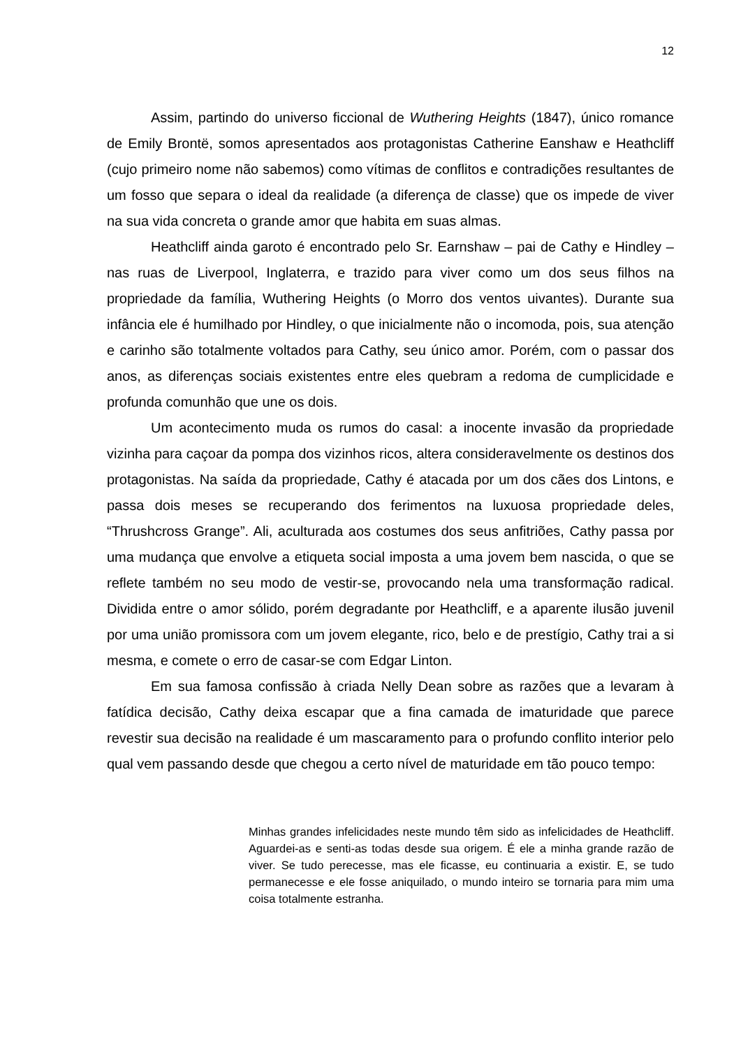12
Assim, partindo do universo ficcional de Wuthering Heights (1847), único romance de Emily Brontë, somos apresentados aos protagonistas Catherine Eanshaw e Heathcliff (cujo primeiro nome não sabemos) como vítimas de conflitos e contradições resultantes de um fosso que separa o ideal da realidade (a diferença de classe) que os impede de viver na sua vida concreta o grande amor que habita em suas almas.
Heathcliff ainda garoto é encontrado pelo Sr. Earnshaw – pai de Cathy e Hindley – nas ruas de Liverpool, Inglaterra, e trazido para viver como um dos seus filhos na propriedade da família, Wuthering Heights (o Morro dos ventos uivantes). Durante sua infância ele é humilhado por Hindley, o que inicialmente não o incomoda, pois, sua atenção e carinho são totalmente voltados para Cathy, seu único amor. Porém, com o passar dos anos, as diferenças sociais existentes entre eles quebram a redoma de cumplicidade e profunda comunhão que une os dois.
Um acontecimento muda os rumos do casal: a inocente invasão da propriedade vizinha para caçoar da pompa dos vizinhos ricos, altera consideravelmente os destinos dos protagonistas. Na saída da propriedade, Cathy é atacada por um dos cães dos Lintons, e passa dois meses se recuperando dos ferimentos na luxuosa propriedade deles, “Thrushcross Grange”. Ali, aculturada aos costumes dos seus anfitriões, Cathy passa por uma mudança que envolve a etiqueta social imposta a uma jovem bem nascida, o que se reflete também no seu modo de vestir-se, provocando nela uma transformação radical. Dividida entre o amor sólido, porém degradante por Heathcliff, e a aparente ilusão juvenil por uma união promissora com um jovem elegante, rico, belo e de prestígio, Cathy trai a si mesma, e comete o erro de casar-se com Edgar Linton.
Em sua famosa confissão à criada Nelly Dean sobre as razões que a levaram à fatídica decisão, Cathy deixa escapar que a fina camada de imaturidade que parece revestir sua decisão na realidade é um mascaramento para o profundo conflito interior pelo qual vem passando desde que chegou a certo nível de maturidade em tão pouco tempo:
Minhas grandes infelicidades neste mundo têm sido as infelicidades de Heathcliff. Aguardei-as e senti-as todas desde sua origem. É ele a minha grande razão de viver. Se tudo perecesse, mas ele ficasse, eu continuaria a existir. E, se tudo permanecesse e ele fosse aniquilado, o mundo inteiro se tornaria para mim uma coisa totalmente estranha.